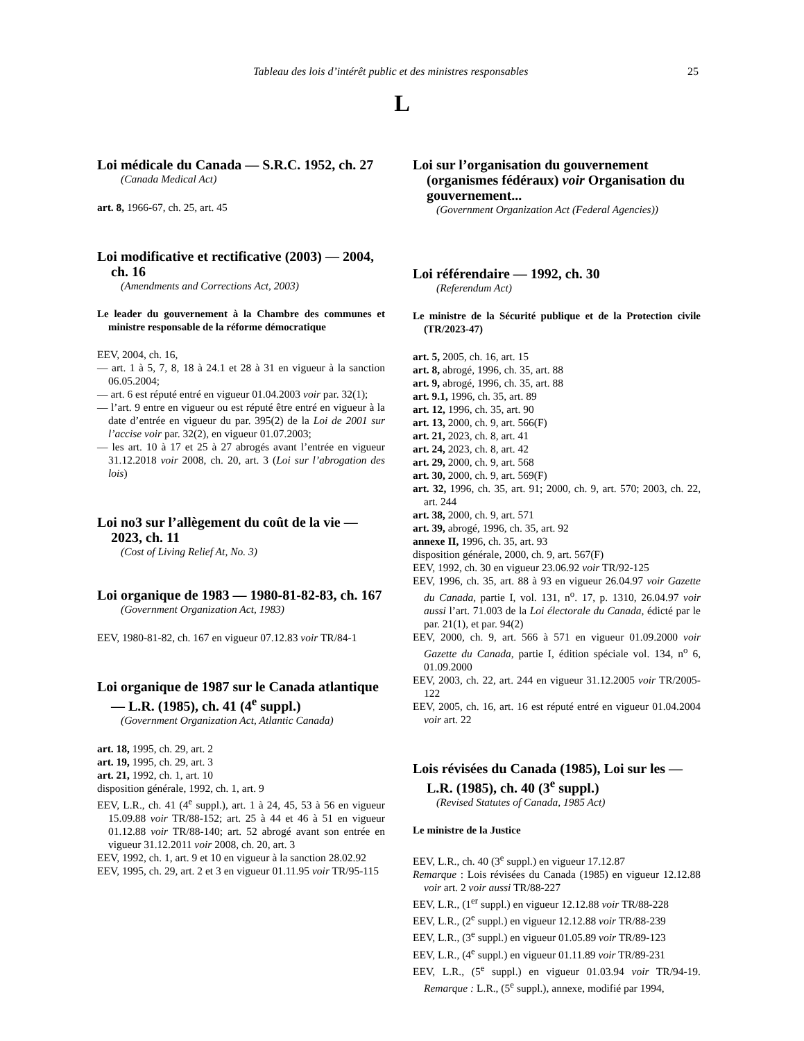Tableau des lois d’intérêt public et des ministres responsables 25
L
Loi médicale du Canada — S.R.C. 1952, ch. 27
(Canada Medical Act)
art. 8, 1966-67, ch. 25, art. 45
Loi modificative et rectificative (2003) — 2004, ch. 16
(Amendments and Corrections Act, 2003)
Le leader du gouvernement à la Chambre des communes et ministre responsable de la réforme démocratique
EEV, 2004, ch. 16,
— art. 1 à 5, 7, 8, 18 à 24.1 et 28 à 31 en vigueur à la sanction 06.05.2004;
— art. 6 est réputé entré en vigueur 01.04.2003 voir par. 32(1);
— l’art. 9 entre en vigueur ou est réputé être entré en vigueur à la date d’entrée en vigueur du par. 395(2) de la Loi de 2001 sur l’accise voir par. 32(2), en vigueur 01.07.2003;
— les art. 10 à 17 et 25 à 27 abrogés avant l’entrée en vigueur 31.12.2018 voir 2008, ch. 20, art. 3 (Loi sur l’abrogation des lois)
Loi no3 sur l’allègement du coût de la vie — 2023, ch. 11
(Cost of Living Relief At, No. 3)
Loi organique de 1983 — 1980-81-82-83, ch. 167
(Government Organization Act, 1983)
EEV, 1980-81-82, ch. 167 en vigueur 07.12.83 voir TR/84-1
Loi organique de 1987 sur le Canada atlantique — L.R. (1985), ch. 41 (4<sup>e</sup> suppl.)
(Government Organization Act, Atlantic Canada)
art. 18, 1995, ch. 29, art. 2
art. 19, 1995, ch. 29, art. 3
art. 21, 1992, ch. 1, art. 10
disposition générale, 1992, ch. 1, art. 9
EEV, L.R., ch. 41 (4<sup>e</sup> suppl.), art. 1 à 24, 45, 53 à 56 en vigueur 15.09.88 voir TR/88-152; art. 25 à 44 et 46 à 51 en vigueur 01.12.88 voir TR/88-140; art. 52 abrogé avant son entrée en vigueur 31.12.2011 voir 2008, ch. 20, art. 3
EEV, 1992, ch. 1, art. 9 et 10 en vigueur à la sanction 28.02.92
EEV, 1995, ch. 29, art. 2 et 3 en vigueur 01.11.95 voir TR/95-115
Loi sur l’organisation du gouvernement (organismes fédéraux) voir Organisation du gouvernement...
(Government Organization Act (Federal Agencies))
Loi référendaire — 1992, ch. 30
(Referendum Act)
Le ministre de la Sécurité publique et de la Protection civile (TR/2023-47)
art. 5, 2005, ch. 16, art. 15
art. 8, abrogé, 1996, ch. 35, art. 88
art. 9, abrogé, 1996, ch. 35, art. 88
art. 9.1, 1996, ch. 35, art. 89
art. 12, 1996, ch. 35, art. 90
art. 13, 2000, ch. 9, art. 566(F)
art. 21, 2023, ch. 8, art. 41
art. 24, 2023, ch. 8, art. 42
art. 29, 2000, ch. 9, art. 568
art. 30, 2000, ch. 9, art. 569(F)
art. 32, 1996, ch. 35, art. 91; 2000, ch. 9, art. 570; 2003, ch. 22, art. 244
art. 38, 2000, ch. 9, art. 571
art. 39, abrogé, 1996, ch. 35, art. 92
annexe II, 1996, ch. 35, art. 93
disposition générale, 2000, ch. 9, art. 567(F)
EEV, 1992, ch. 30 en vigueur 23.06.92 voir TR/92-125
EEV, 1996, ch. 35, art. 88 à 93 en vigueur 26.04.97 voir Gazette du Canada, partie I, vol. 131, n<sup>o</sup>. 17, p. 1310, 26.04.97 voir aussi l’art. 71.003 de la Loi électorale du Canada, édicté par le par. 21(1), et par. 94(2)
EEV, 2000, ch. 9, art. 566 à 571 en vigueur 01.09.2000 voir Gazette du Canada, partie I, édition spéciale vol. 134, n<sup>o</sup> 6, 01.09.2000
EEV, 2003, ch. 22, art. 244 en vigueur 31.12.2005 voir TR/2005-122
EEV, 2005, ch. 16, art. 16 est réputé entré en vigueur 01.04.2004 voir art. 22
Lois révisées du Canada (1985), Loi sur les — L.R. (1985), ch. 40 (3<sup>e</sup> suppl.)
(Revised Statutes of Canada, 1985 Act)
Le ministre de la Justice
EEV, L.R., ch. 40 (3<sup>e</sup> suppl.) en vigueur 17.12.87
Remarque : Lois révisées du Canada (1985) en vigueur 12.12.88 voir art. 2 voir aussi TR/88-227
EEV, L.R., (1<sup>er</sup> suppl.) en vigueur 12.12.88 voir TR/88-228
EEV, L.R., (2<sup>e</sup> suppl.) en vigueur 12.12.88 voir TR/88-239
EEV, L.R., (3<sup>e</sup> suppl.) en vigueur 01.05.89 voir TR/89-123
EEV, L.R., (4<sup>e</sup> suppl.) en vigueur 01.11.89 voir TR/89-231
EEV, L.R., (5<sup>e</sup> suppl.) en vigueur 01.03.94 voir TR/94-19. Remarque : L.R., (5<sup>e</sup> suppl.), annexe, modifié par 1994,